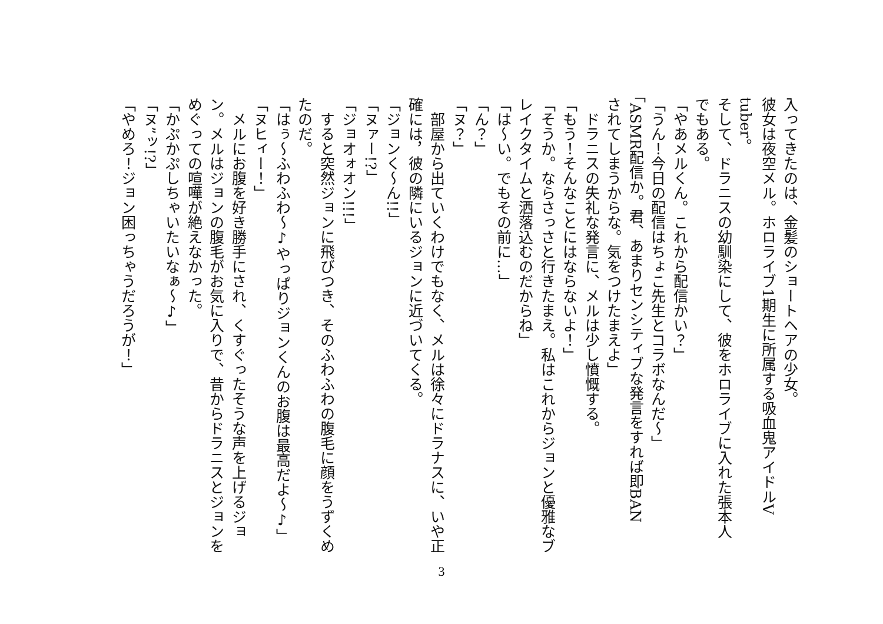入ってきたのは、金髪のショートヘアの少女。
彼女は夜空メル。ホロライブ1期生に所属する吸血鬼アイドルV
tuber。
そして、ドラニスの幼馴染にして、彼をホロライブに入れた張本人
でもある。
「やあメルくん。これから配信かい？」
「うん！今日の配信はちょこ先生とコラボなんだ～」
「ASMR配信か。君、あまりセンシティブな発言をすれば即BAN
されてしまうからな。気をつけたまえよ」
　ドラニスの失礼な発言に、メルは少し憤慨する。
「もう！そんなことにはならないよ！」
「そうか。ならさっさと行きたまえ。私はこれからジョンと優雅なブ
レイクタイムと洒落込むのだからね」
「は～い。でもその前に…」
「ん？」
「ヌ？」
　部屋から出ていくわけでもなく、メルは徐々にドラナスに、いや正
確には，彼の隣にいるジョンに近づいてくる。
「ジョンく～ん!!」
「ヌァー!?」
「ジョオォオン!!!」
　すると突然ジョンに飛びつき、そのふわふわの腹毛に顔をうずくめ
たのだ。
「はぅ～ふわふわ～♪やっぱりジョンくんのお腹は最高だよ～♪」
「ヌヒィー！」
　メルにお腹を好き勝手にされ、くすぐったそうな声を上げるジョ
ン。メルはジョンの腹毛がお気に入りで、昔からドラニスとジョンを
めぐっての喧嘩が絶えなかった。
「かぷかぷしちゃいたいなぁ～♪」
「ヌ”ッ!?」
「やめろ！ジョン困っちゃうだろうが！」
3